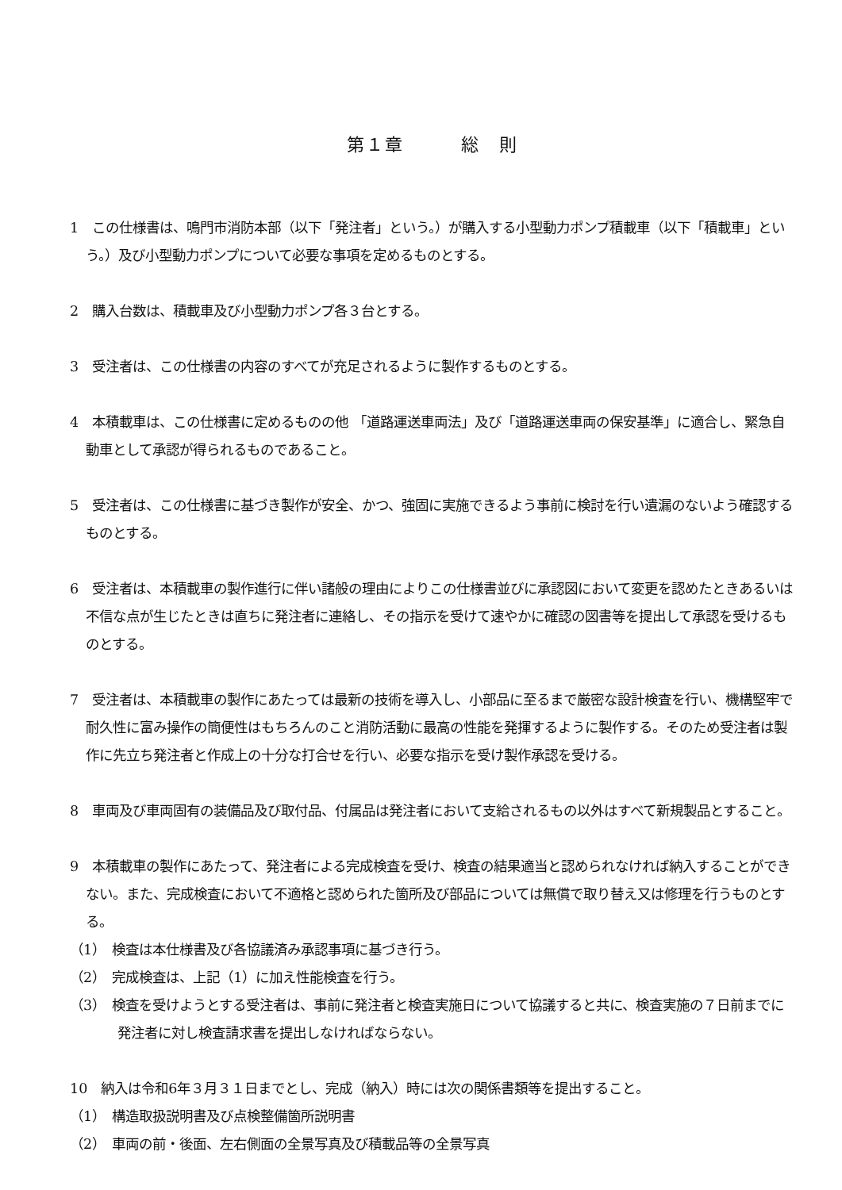第１章　　　総　則
1　この仕様書は、鳴門市消防本部（以下「発注者」という。）が購入する小型動力ポンプ積載車（以下「積載車」という。）及び小型動力ポンプについて必要な事項を定めるものとする。
2　購入台数は、積載車及び小型動力ポンプ各３台とする。
3　受注者は、この仕様書の内容のすべてが充足されるように製作するものとする。
4　本積載車は、この仕様書に定めるものの他 「道路運送車両法」及び「道路運送車両の保安基準」に適合し、緊急自動車として承認が得られるものであること。
5　受注者は、この仕様書に基づき製作が安全、かつ、強固に実施できるよう事前に検討を行い遺漏のないよう確認するものとする。
6　受注者は、本積載車の製作進行に伴い諸般の理由によりこの仕様書並びに承認図において変更を認めたときあるいは不信な点が生じたときは直ちに発注者に連絡し、その指示を受けて速やかに確認の図書等を提出して承認を受けるものとする。
7　受注者は、本積載車の製作にあたっては最新の技術を導入し、小部品に至るまで厳密な設計検査を行い、機構堅牢で耐久性に富み操作の簡便性はもちろんのこと消防活動に最高の性能を発揮するように製作する。そのため受注者は製作に先立ち発注者と作成上の十分な打合せを行い、必要な指示を受け製作承認を受ける。
8　車両及び車両固有の装備品及び取付品、付属品は発注者において支給されるもの以外はすべて新規製品とすること。
9　本積載車の製作にあたって、発注者による完成検査を受け、検査の結果適当と認められなければ納入することができない。また、完成検査において不適格と認められた箇所及び部品については無償で取り替え又は修理を行うものとする。
（1）　検査は本仕様書及び各協議済み承認事項に基づき行う。
（2）　完成検査は、上記（1）に加え性能検査を行う。
（3）　検査を受けようとする受注者は、事前に発注者と検査実施日について協議すると共に、検査実施の７日前までに発注者に対し検査請求書を提出しなければならない。
10　納入は令和6年３月３１日までとし、完成（納入）時には次の関係書類等を提出すること。
（1）　構造取扱説明書及び点検整備箇所説明書
（2）　車両の前・後面、左右側面の全景写真及び積載品等の全景写真